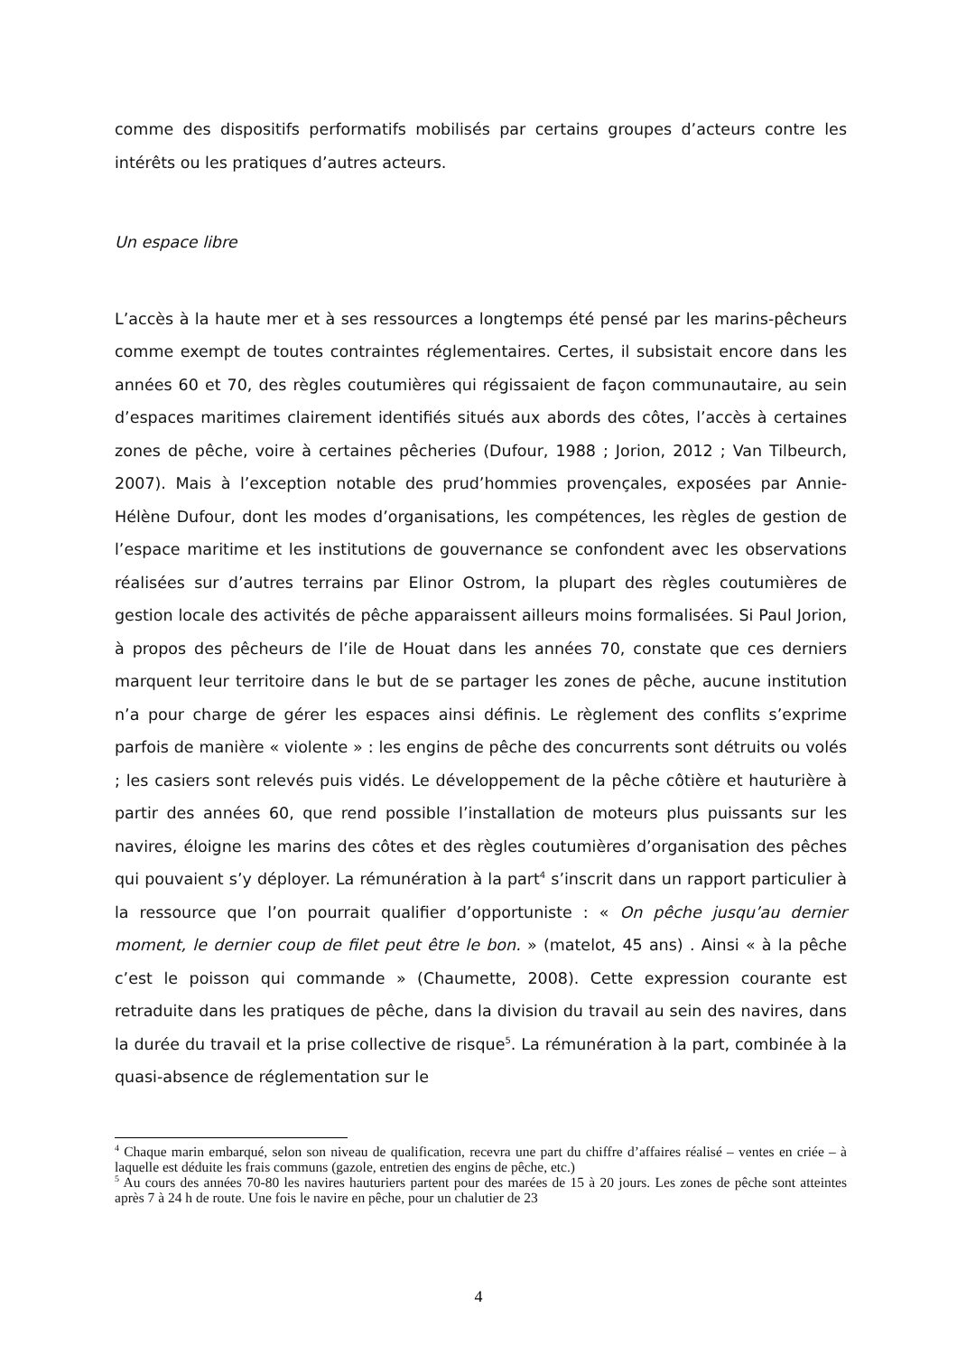comme des dispositifs performatifs mobilisés par certains groupes d’acteurs contre les intérêts ou les pratiques d’autres acteurs.
Un espace libre
L’accès à la haute mer et à ses ressources a longtemps été pensé par les marins-pêcheurs comme exempt de toutes contraintes réglementaires. Certes, il subsistait encore dans les années 60 et 70, des règles coutumières qui régissaient de façon communautaire, au sein d’espaces maritimes clairement identifiés situés aux abords des côtes, l’accès à certaines zones de pêche, voire à certaines pêcheries (Dufour, 1988 ; Jorion, 2012 ; Van Tilbeurch, 2007). Mais à l’exception notable des prud’hommies provençales, exposées par Annie-Hélène Dufour, dont les modes d’organisations, les compétences, les règles de gestion de l’espace maritime et les institutions de gouvernance se confondent avec les observations réalisées sur d’autres terrains par Elinor Ostrom, la plupart des règles coutumières de gestion locale des activités de pêche apparaissent ailleurs moins formalisées. Si Paul Jorion, à propos des pêcheurs de l’ile de Houat dans les années 70, constate que ces derniers marquent leur territoire dans le but de se partager les zones de pêche, aucune institution n’a pour charge de gérer les espaces ainsi définis. Le règlement des conflits s’exprime parfois de manière « violente » : les engins de pêche des concurrents sont détruits ou volés ; les casiers sont relevés puis vidés. Le développement de la pêche côtière et hauturière à partir des années 60, que rend possible l’installation de moteurs plus puissants sur les navires, éloigne les marins des côtes et des règles coutumières d’organisation des pêches qui pouvaient s’y déployer. La rémunération à la part<sup>4</sup> s’inscrit dans un rapport particulier à la ressource que l’on pourrait qualifier d’opportuniste : « On pêche jusqu’au dernier moment, le dernier coup de filet peut être le bon. » (matelot, 45 ans) . Ainsi « à la pêche c’est le poisson qui commande » (Chaumette, 2008). Cette expression courante est retraduite dans les pratiques de pêche, dans la division du travail au sein des navires, dans la durée du travail et la prise collective de risque<sup>5</sup>. La rémunération à la part, combinée à la quasi-absence de réglementation sur le
<sup>4</sup> Chaque marin embarqué, selon son niveau de qualification, recevra une part du chiffre d’affaires réalisé – ventes en criée – à laquelle est déduite les frais communs (gazole, entretien des engins de pêche, etc.)
<sup>5</sup> Au cours des années 70-80 les navires hauturiers partent pour des marées de 15 à 20 jours. Les zones de pêche sont atteintes après 7 à 24 h de route. Une fois le navire en pêche, pour un chalutier de 23
4